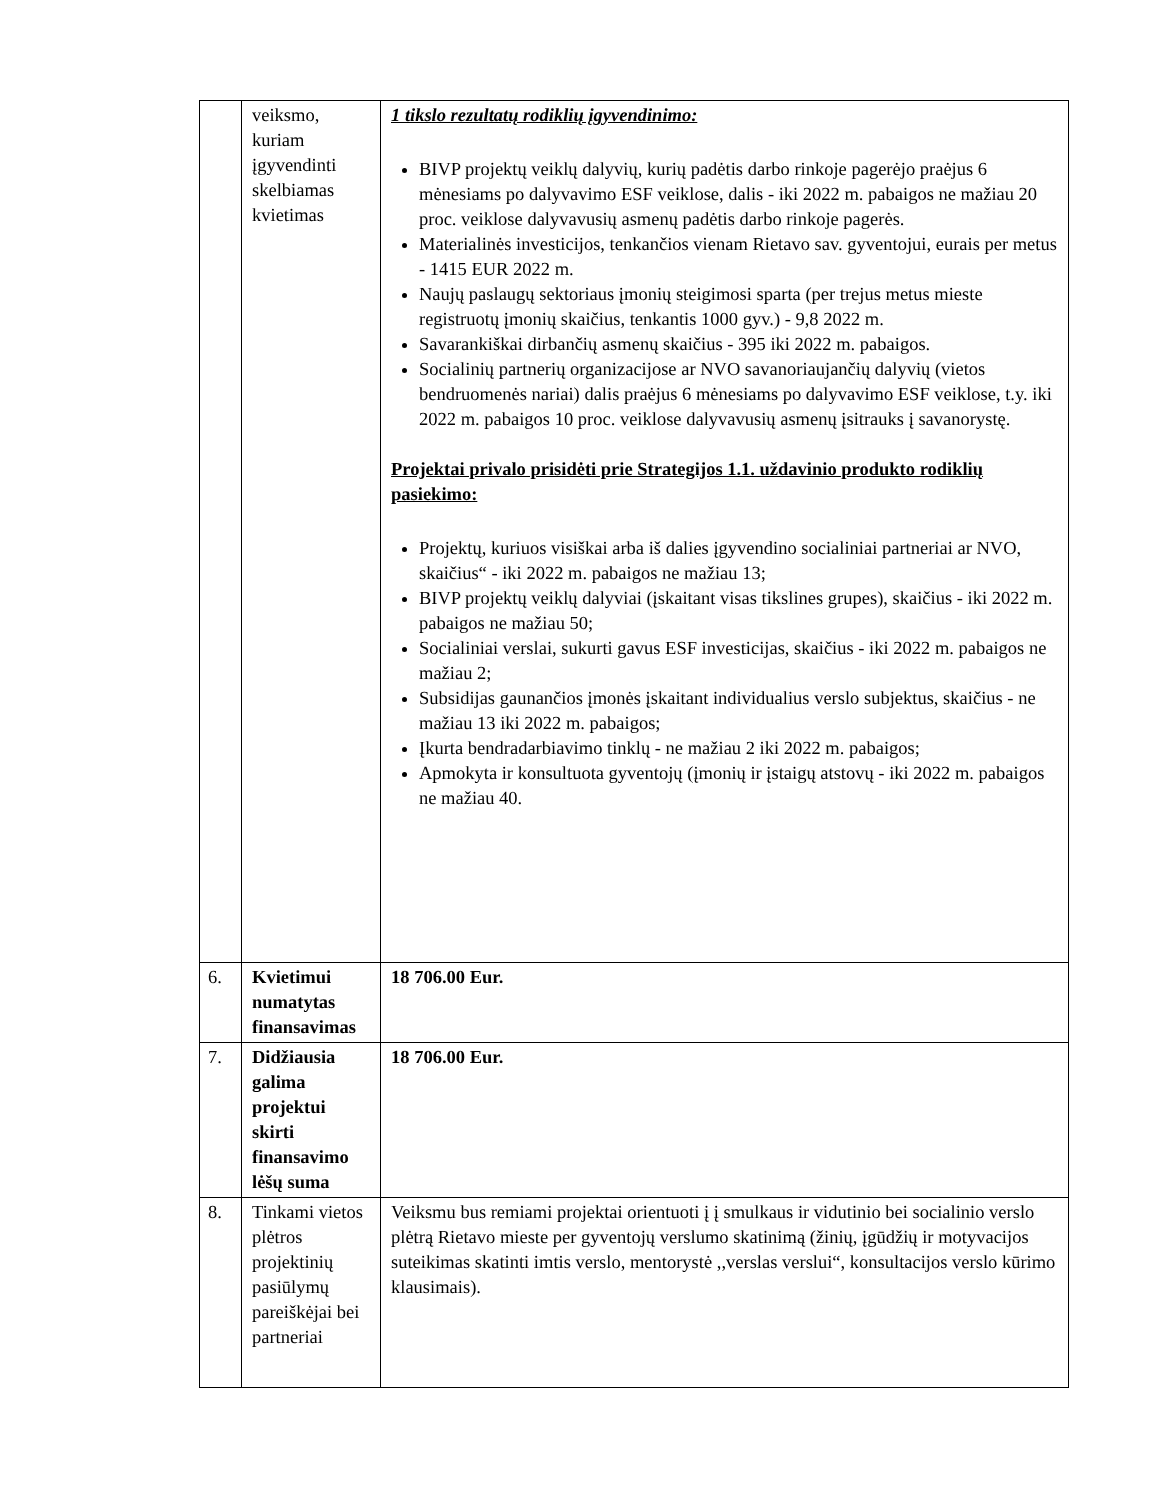| | veiksmo, kuriam įgyvendinti skelbiamas kvietimas | 1 tikslo rezultatų rodiklių įgyvendinimo: BIVP projektų veiklų dalyvių, kurių padėtis darbo rinkoje pagerėjo praėjus 6 mėnesiams po dalyvavimo ESF veiklose, dalis - iki 2022 m. pabaigos ne mažiau 20 proc. veiklose dalyvavusių asmenų padėtis darbo rinkoje pagerės. Materialinės investicijos, tenkančios vienam Rietavo sav. gyventojui, eurais per metus - 1415 EUR 2022 m. Naujų paslaugų sektoriaus įmonių steigimosi sparta (per trejus metus mieste registruotų įmonių skaičius, tenkantis 1000 gyv.) - 9,8 2022 m. Savarankiškai dirbančių asmenų skaičius - 395 iki 2022 m. pabaigos. Socialinių partnerių organizacijose ar NVO savanoriaujančių dalyvių (vietos bendruomenės nariai) dalis praėjus 6 mėnesiams po dalyvavimo ESF veiklose, t.y. iki 2022 m. pabaigos 10 proc. veiklose dalyvavusių asmenų įsitrauks į savanorystę. Projektai privalo prisidėti prie Strategijos 1.1. uždavinio produkto rodiklių pasiekimo: Projektų, kuriuos visiškai arba iš dalies įgyvendino socialiniai partneriai ar NVO, skaičius“ - iki 2022 m. pabaigos ne mažiau 13; BIVP projektų veiklų dalyviai (įskaitant visas tikslines grupes), skaičius - iki 2022 m. pabaigos ne mažiau 50; Socialiniai verslai, sukurti gavus ESF investicijas, skaičius - iki 2022 m. pabaigos ne mažiau 2; Subsidijas gaunančios įmonės įskaitant individualius verslo subjektus, skaičius - ne mažiau 13 iki 2022 m. pabaigos; Įkurta bendradarbiavimo tinklų - ne mažiau 2 iki 2022 m. pabaigos; Apmokyta ir konsultuota gyventojų (įmonių ir įstaigų atstovų - iki 2022 m. pabaigos ne mažiau 40. |
| 6. | Kvietimui numatytas finansavimas | 18 706.00 Eur. |
| 7. | Didžiausia galima projektui skirti finansavimo lėšų suma | 18 706.00 Eur. |
| 8. | Tinkami vietos plėtros projektinių pasiūlymų pareiškėjai bei partneriai | Veiksmu bus remiami projektai orientuoti į į smulkaus ir vidutinio bei socialinio verslo plėtrą Rietavo mieste per gyventojų verslumo skatinimą (žinių, įgūdžių ir motyvacijos suteikimas skatinti imtis verslo, mentorystė ,,verslas verslui“, konsultacijos verslo kūrimo klausimais). |